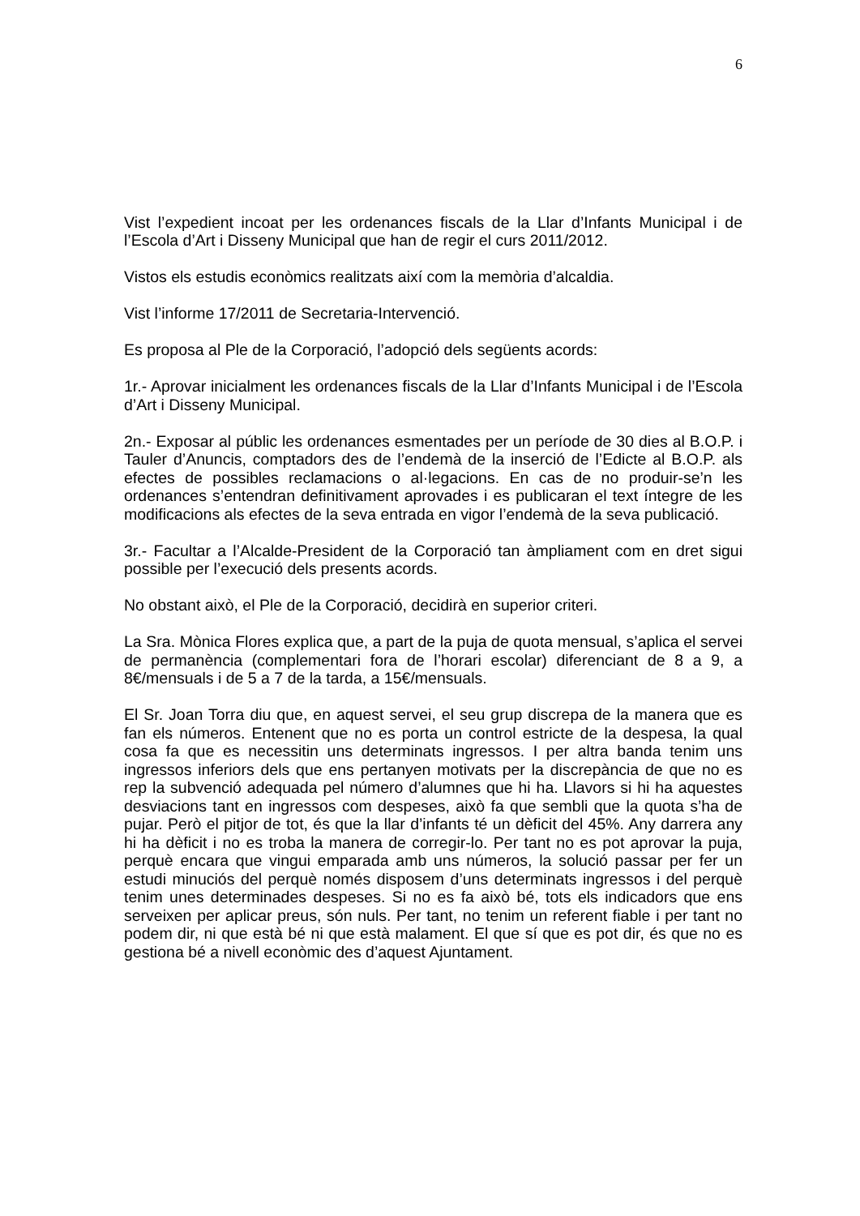6
Vist l’expedient incoat per les ordenances fiscals de la Llar d’Infants Municipal i de l’Escola d’Art i Disseny Municipal que han de regir el curs 2011/2012.
Vistos els estudis econòmics realitzats així com la memòria d’alcaldia.
Vist l’informe 17/2011 de Secretaria-Intervenció.
Es proposa al Ple de la Corporació, l’adopció dels següents acords:
1r.- Aprovar inicialment les ordenances fiscals de la Llar d’Infants Municipal i de l’Escola d’Art i Disseny Municipal.
2n.- Exposar al públic les ordenances esmentades per un període de 30 dies al B.O.P. i Tauler d’Anuncis, comptadors des de l’endemà de la inserció de l’Edicte al B.O.P. als efectes de possibles reclamacions o al·legacions. En cas de no produir-se’n les ordenances s’entendran definitivament aprovades i es publicaran el text íntegre de les modificacions als efectes de la seva entrada en vigor l’endemà de la seva publicació.
3r.- Facultar a l’Alcalde-President de la Corporació tan àmpliament com en dret sigui possible per l’execució dels presents acords.
No obstant això, el Ple de la Corporació, decidirà en superior criteri.
La Sra. Mònica Flores explica que, a part de la puja de quota mensual, s’aplica el servei de permanència (complementari fora de l’horari escolar) diferenciant de 8 a 9, a 8€/mensuals i de 5 a 7 de la tarda, a 15€/mensuals.
El Sr. Joan Torra diu que, en aquest servei, el seu grup discrepa de la manera que es fan els números. Entenent que no es porta un control estricte de la despesa, la qual cosa fa que es necessitin uns determinats ingressos. I per altra banda tenim uns ingressos inferiors dels que ens pertanyen motivats per la discrepància de que no es rep la subvenció adequada pel número d’alumnes que hi ha. Llavors si hi ha aquestes desviacions tant en ingressos com despeses, això fa que sembli que la quota s’ha de pujar. Però el pitjor de tot, és que la llar d’infants té un dèficit del 45%. Any darrera any hi ha dèficit i no es troba la manera de corregir-lo. Per tant no es pot aprovar la puja, perquè encara que vingui emparada amb uns números, la solució passar per fer un estudi minuciós del perquè només disposem d’uns determinats ingressos i del perquè tenim unes determinades despeses. Si no es fa això bé, tots els indicadors que ens serveixen per aplicar preus, són nuls. Per tant, no tenim un referent fiable i per tant no podem dir, ni que està bé ni que està malament. El que sí que es pot dir, és que no es gestiona bé a nivell econòmic des d’aquest Ajuntament.